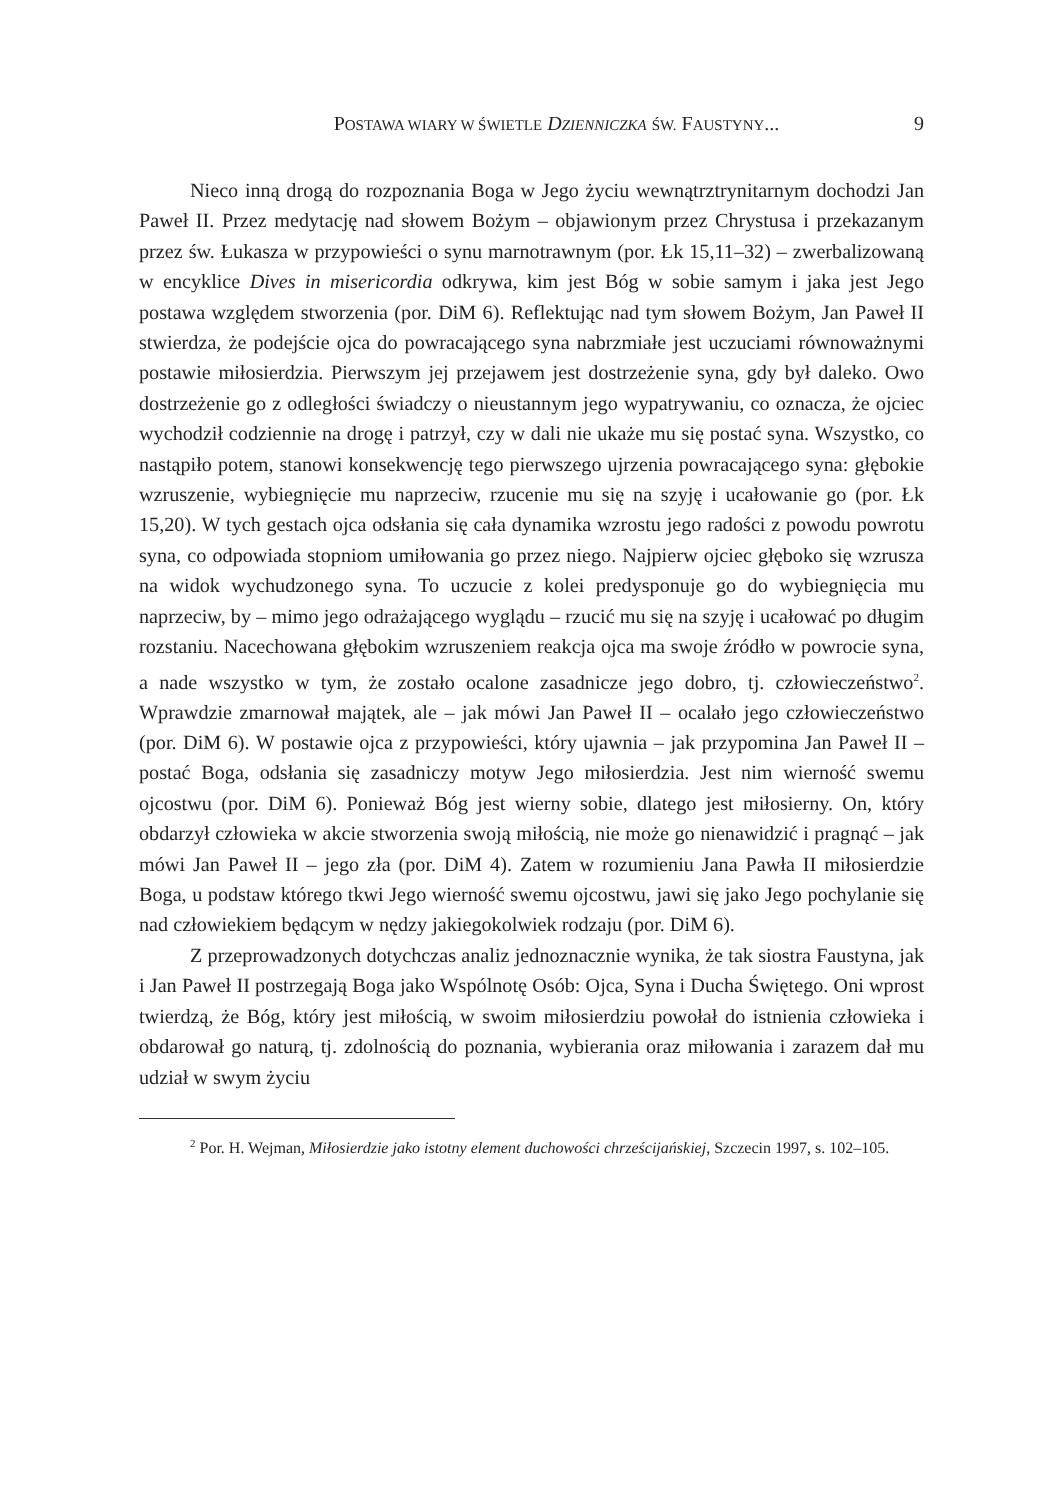POSTAWA WIARY W ŚWIETLE DZIENNICZKA ŚW. FAUSTYNY... 9
Nieco inną drogą do rozpoznania Boga w Jego życiu wewnątrztrynitarnym dochodzi Jan Paweł II. Przez medytację nad słowem Bożym – objawionym przez Chrystusa i przekazanym przez św. Łukasza w przypowieści o synu marnotrawnym (por. Łk 15,11–32) – zwerbalizowaną w encyklice Dives in misericordia odkrywa, kim jest Bóg w sobie samym i jaka jest Jego postawa względem stworzenia (por. DiM 6). Reflektując nad tym słowem Bożym, Jan Paweł II stwierdza, że podejście ojca do powracającego syna nabrzmiałe jest uczuciami równoważnymi postawie miłosierdzia. Pierwszym jej przejawem jest dostrzeżenie syna, gdy był daleko. Owo dostrzeżenie go z odległości świadczy o nieustannym jego wypatrywaniu, co oznacza, że ojciec wychodził codziennie na drogę i patrzył, czy w dali nie ukaże mu się postać syna. Wszystko, co nastąpiło potem, stanowi konsekwencję tego pierwszego ujrzenia powracającego syna: głębokie wzruszenie, wybiegnięcie mu naprzeciw, rzucenie mu się na szyję i ucałowanie go (por. Łk 15,20). W tych gestach ojca odsłania się cała dynamika wzrostu jego radości z powodu powrotu syna, co odpowiada stopniom umiłowania go przez niego. Najpierw ojciec głęboko się wzrusza na widok wychudzonego syna. To uczucie z kolei predysponuje go do wybiegnięcia mu naprzeciw, by – mimo jego odrażającego wyglądu – rzucić mu się na szyję i ucałować po długim rozstaniu. Nacechowana głębokim wzruszeniem reakcja ojca ma swoje źródło w powrocie syna, a nade wszystko w tym, że zostało ocalone zasadnicze jego dobro, tj. człowieczeństwo<sup>2</sup>. Wprawdzie zmarnował majątek, ale – jak mówi Jan Paweł II – ocalało jego człowieczeństwo (por. DiM 6). W postawie ojca z przypowieści, który ujawnia – jak przypomina Jan Paweł II – postać Boga, odsłania się zasadniczy motyw Jego miłosierdzia. Jest nim wierność swemu ojcostwu (por. DiM 6). Ponieważ Bóg jest wierny sobie, dlatego jest miłosierny. On, który obdarzył człowieka w akcie stworzenia swoją miłością, nie może go nienawidzić i pragnąć – jak mówi Jan Paweł II – jego zła (por. DiM 4). Zatem w rozumieniu Jana Pawła II miłosierdzie Boga, u podstaw którego tkwi Jego wierność swemu ojcostwu, jawi się jako Jego pochylanie się nad człowiekiem będącym w nędzy jakiegokolwiek rodzaju (por. DiM 6).
Z przeprowadzonych dotychczas analiz jednoznacznie wynika, że tak siostra Faustyna, jak i Jan Paweł II postrzegają Boga jako Wspólnotę Osób: Ojca, Syna i Ducha Świętego. Oni wprost twierdzą, że Bóg, który jest miłością, w swoim miłosierdziu powołał do istnienia człowieka i obdarował go naturą, tj. zdolnością do poznania, wybierania oraz miłowania i zarazem dał mu udział w swym życiu
<sup>2</sup> Por. H. Wejman, Miłosierdzie jako istotny element duchowości chrześcijańskiej, Szczecin 1997, s. 102–105.